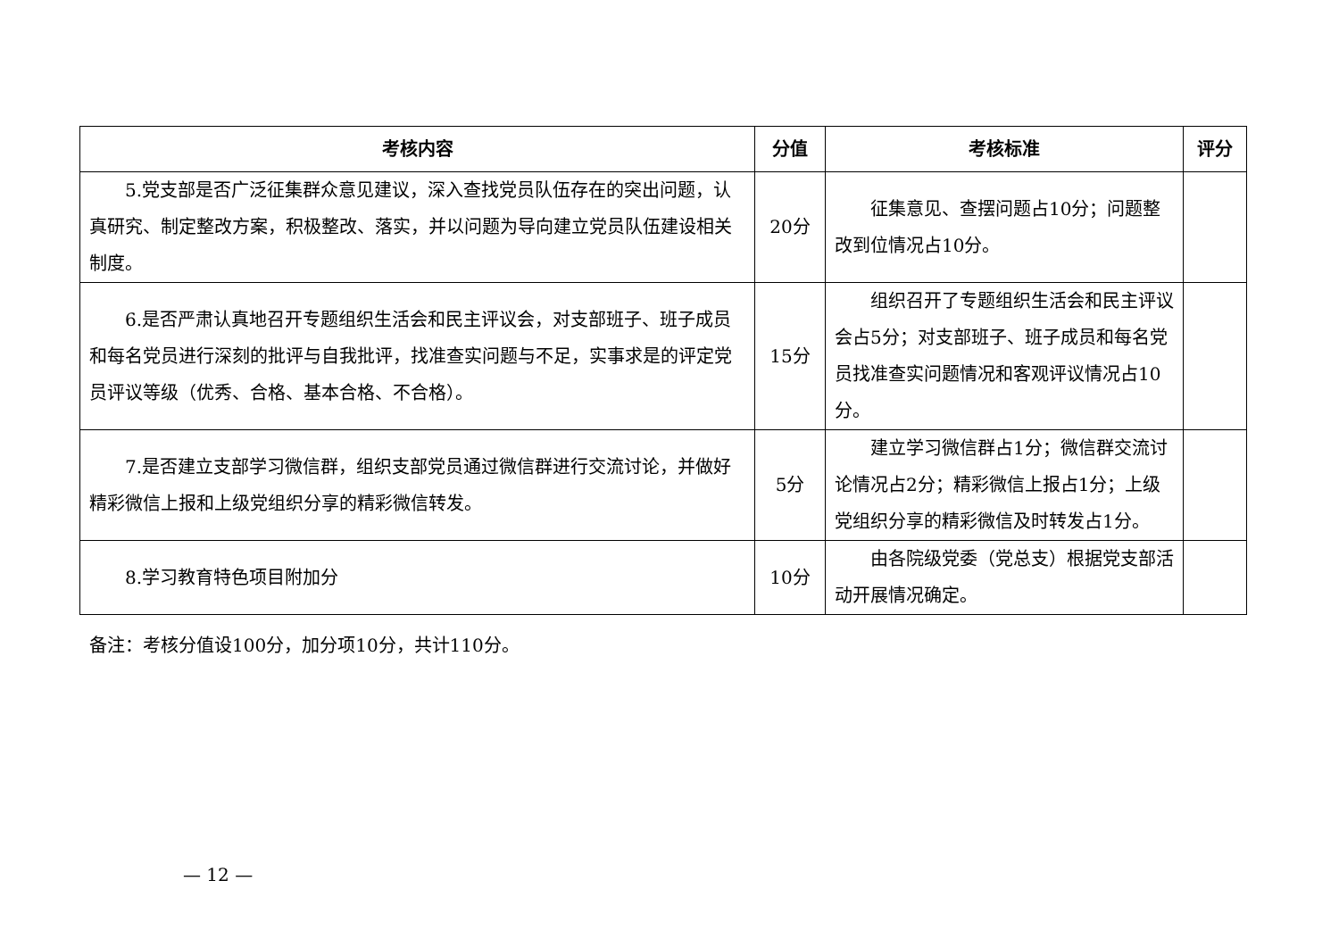| 考核内容 | 分值 | 考核标准 | 评分 |
| --- | --- | --- | --- |
| 5.党支部是否广泛征集群众意见建议，深入查找党员队伍存在的突出问题，认真研究、制定整改方案，积极整改、落实，并以问题为导向建立党员队伍建设相关制度。 | 20分 | 征集意见、查摆问题占10分；问题整改到位情况占10分。 | |
| 6.是否严肃认真地召开专题组织生活会和民主评议会，对支部班子、班子成员和每名党员进行深刻的批评与自我批评，找准查实问题与不足，实事求是的评定党员评议等级（优秀、合格、基本合格、不合格）。 | 15分 | 组织召开了专题组织生活会和民主评议会占5分；对支部班子、班子成员和每名党员找准查实问题情况和客观评议情况占10分。 | |
| 7.是否建立支部学习微信群，组织支部党员通过微信群进行交流讨论，并做好精彩微信上报和上级党组织分享的精彩微信转发。 | 5分 | 建立学习微信群占1分；微信群交流讨论情况占2分；精彩微信上报占1分；上级党组织分享的精彩微信及时转发占1分。 | |
| 8.学习教育特色项目附加分 | 10分 | 由各院级党委（党总支）根据党支部活动开展情况确定。 | |
备注：考核分值设100分，加分项10分，共计110分。
— 12 —